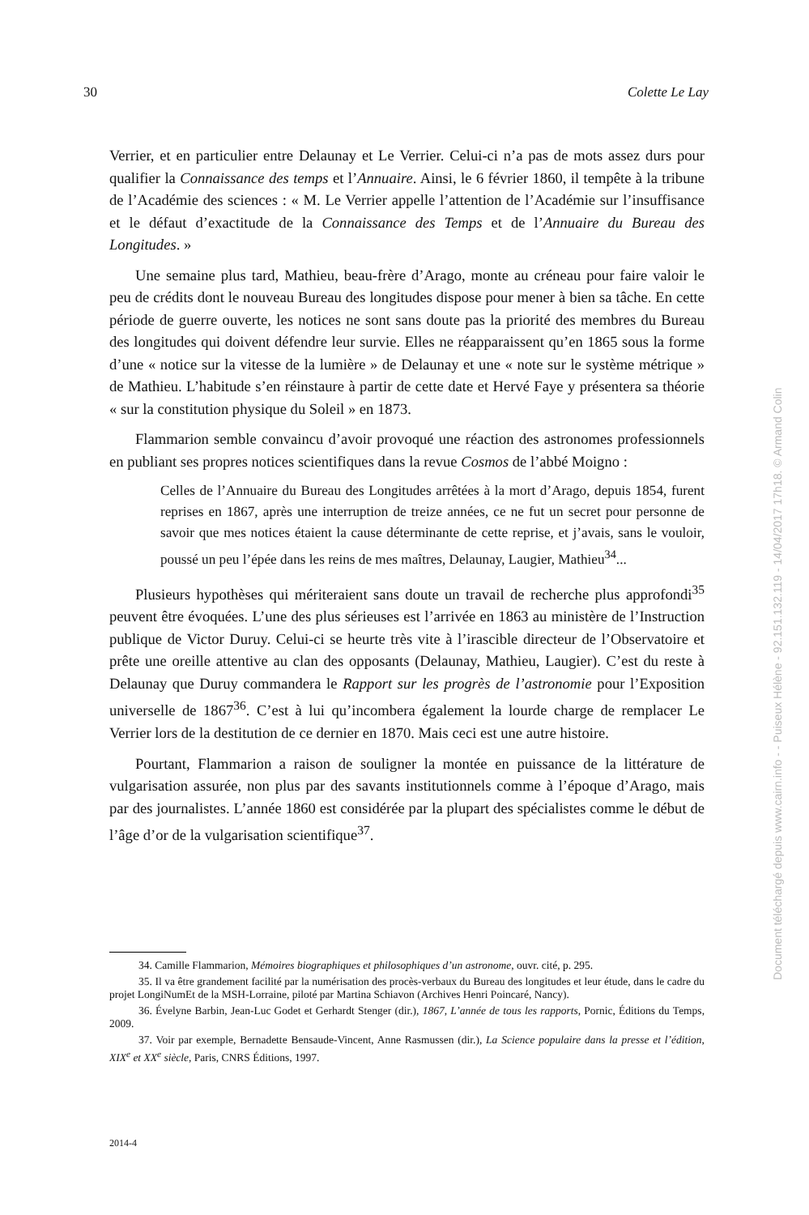30 Colette Le Lay
Verrier, et en particulier entre Delaunay et Le Verrier. Celui-ci n’a pas de mots assez durs pour qualifier la Connaissance des temps et l’Annuaire. Ainsi, le 6 février 1860, il tempête à la tribune de l’Académie des sciences : « M. Le Verrier appelle l’attention de l’Académie sur l’insuffisance et le défaut d’exactitude de la Connaissance des Temps et de l’Annuaire du Bureau des Longitudes. »
Une semaine plus tard, Mathieu, beau-frère d’Arago, monte au créneau pour faire valoir le peu de crédits dont le nouveau Bureau des longitudes dispose pour mener à bien sa tâche. En cette période de guerre ouverte, les notices ne sont sans doute pas la priorité des membres du Bureau des longitudes qui doivent défendre leur survie. Elles ne réapparaissent qu’en 1865 sous la forme d’une « notice sur la vitesse de la lumière » de Delaunay et une « note sur le système métrique » de Mathieu. L’habitude s’en réinstaure à partir de cette date et Hervé Faye y présentera sa théorie « sur la constitution physique du Soleil » en 1873.
Flammarion semble convaincu d’avoir provoqué une réaction des astronomes professionnels en publiant ses propres notices scientifiques dans la revue Cosmos de l’abbé Moigno :
Celles de l’Annuaire du Bureau des Longitudes arrêtées à la mort d’Arago, depuis 1854, furent reprises en 1867, après une interruption de treize années, ce ne fut un secret pour personne de savoir que mes notices étaient la cause déterminante de cette reprise, et j’avais, sans le vouloir, poussé un peu l’épée dans les reins de mes maîtres, Delaunay, Laugier, Mathieu<sup>34</sup>...
Plusieurs hypothèses qui mériteraient sans doute un travail de recherche plus approfondi<sup>35</sup> peuvent être évoquées. L’une des plus sérieuses est l’arrivée en 1863 au ministère de l’Instruction publique de Victor Duruy. Celui-ci se heurte très vite à l’irascible directeur de l’Observatoire et prête une oreille attentive au clan des opposants (Delaunay, Mathieu, Laugier). C’est du reste à Delaunay que Duruy commandera le Rapport sur les progrès de l’astronomie pour l’Exposition universelle de 1867<sup>36</sup>. C’est à lui qu’incombera également la lourde charge de remplacer Le Verrier lors de la destitution de ce dernier en 1870. Mais ceci est une autre histoire.
Pourtant, Flammarion a raison de souligner la montée en puissance de la littérature de vulgarisation assurée, non plus par des savants institutionnels comme à l’époque d’Arago, mais par des journalistes. L’année 1860 est considérée par la plupart des spécialistes comme le début de l’âge d’or de la vulgarisation scientifique<sup>37</sup>.
34. Camille Flammarion, Mémoires biographiques et philosophiques d’un astronome, ouvr. cité, p. 295.
35. Il va être grandement facilité par la numérisation des procès-verbaux du Bureau des longitudes et leur étude, dans le cadre du projet LongiNumEt de la MSH-Lorraine, piloté par Martina Schiavon (Archives Henri Poincaré, Nancy).
36. Évelyne Barbin, Jean-Luc Godet et Gerhardt Stenger (dir.), 1867, L’année de tous les rapports, Pornic, Éditions du Temps, 2009.
37. Voir par exemple, Bernadette Bensaude-Vincent, Anne Rasmussen (dir.), La Science populaire dans la presse et l’édition, XIX<sup>e</sup> et XX<sup>e</sup> siècle, Paris, CNRS Éditions, 1997.
2014-4
Document téléchargé depuis www.cairn.info - - Puiseux Hélène - 92.151.132.119 - 14/04/2017 17h18. © Armand Colin